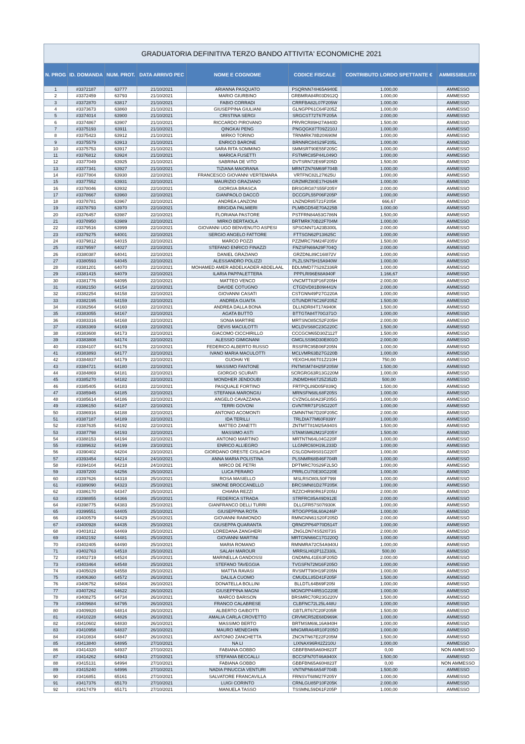| GRADUATORIA DEFINITIVA TERZO BANDO ATTIVITA' ECONOMICHE 2021 | | | | | | | |
| --- | --- | --- | --- | --- | --- | --- | --- |
| N. PROG | ID. DOMANDA | NUM. PROT. | DATA ARRIVO PEC | NOME E COGNOME | CODICE FISCALE | CONTRIBUTO LORDO SPETTANTE € | AMMISSIBILITA' |
| 1 | #3372187 | 63777 | 21/10/2021 | ARIANNA PASQUATO | PSQRNN74H65A940E | 1.000,00 | AMMESSO |
| 2 | #3372459 | 63793 | 21/10/2021 | MARIO GIURBINO | GRBMRA84R03D912Q | 1.000,00 | AMMESSO |
| 3 | #3372870 | 63817 | 21/10/2021 | FABIO CORRADI | CRRFBA82L07F205W | 1.000,00 | AMMESSO |
| 4 | #3373673 | 63860 | 21/10/2021 | GIUSEPPINA GIULIANI | GLNGPP61C64F205Z | 1.000,00 | AMMESSO |
| 5 | #3374014 | 63900 | 21/10/2021 | CRISTINA SERGI | SRGCST72T67F205A | 2.000,00 | AMMESSO |
| 6 | #3374867 | 63907 | 21/10/2021 | RICCARDO PIROVANO | PRVRCR89H27A940D | 1.500,00 | AMMESSO |
| 7 | #3375193 | 63911 | 21/10/2021 | QINGKAI PENG | PNGQGK87T09Z210J | 1.000,00 | AMMESSO |
| 8 | #3375423 | 63912 | 21/10/2021 | MIRKO TORINO | TRNMRK78B20I690M | 1.000,00 | AMMESSO |
| 9 | #3375579 | 63913 | 21/10/2021 | ENRICO BARONE | BRNNRC84S29F205L | 1.000,00 | AMMESSO |
| 10 | #3375753 | 63917 | 21/10/2021 | SARA RITA SOMMINO | SMMSRT90E55F205C | 1.000,00 | AMMESSO |
| 11 | #3376812 | 63924 | 21/10/2021 | MARICA FUSETTI | FSTMRC85P44L049O | 1.000,00 | AMMESSO |
| 12 | #3377049 | 63925 | 21/10/2021 | SABRINA DE VITO | DVTSRN72E69F205D | 1.500,00 | AMMESSO |
| 13 | #3377341 | 63927 | 21/10/2021 | TIZIANA MAIORANA | MRNTZN76M69F704B | 1.000,00 | AMMESSO |
| 14 | #3377804 | 63930 | 22/10/2021 | FRANCESCO GIOVANNI VERTEMARA | VRTFNC82L27I625U | 1.000,00 | AMMESSO |
| 15 | #3377552 | 63931 | 22/10/2021 | MAURIZIO GRAZIANO | GRZMRZ80E17H264R | 1.000,00 | AMMESSO |
| 16 | #3378046 | 63932 | 22/10/2021 | GIORGIA BRASCA | BRSGRG87S55F205Y | 2.000,00 | AMMESSO |
| 17 | #3378667 | 63960 | 22/10/2021 | GIANPAOLO DACCÒ | DCCGPL55P06F205P | 1.000,00 | AMMESSO |
| 18 | #3378781 | 63967 | 22/10/2021 | ANDREA LANZONI | LNZNDR85T21F205K | 666,67 | AMMESSO |
| 19 | #3378793 | 63970 | 22/10/2021 | BRIGIDA PALMIERI | PLMBGD54E70A225B | 1.000,00 | AMMESSO |
| 20 | #3376457 | 63987 | 22/10/2021 | FLORIANA PASTORE | PSTFRN84A53G786N | 1.500,00 | AMMESSO |
| 21 | #3378950 | 63989 | 22/10/2021 | MIRKO BERTAIOLA | BRTMRK70B22F704M | 1.000,00 | AMMESSO |
| 22 | #3379516 | 63999 | 22/10/2021 | GIOVANNI UGO BENVENUTO ASPESI | SPSGNN71A23B300L | 2.000,00 | AMMESSO |
| 23 | #3379275 | 64001 | 22/10/2021 | SERGIO ANGELO FATTORE | FTTSGN62P13I625C | 1.000,00 | AMMESSO |
| 24 | #3379812 | 64015 | 22/10/2021 | MARCO POZZI | PZZMRC79M24F205V | 1.500,00 | AMMESSO |
| 25 | #3379597 | 64027 | 22/10/2021 | STEFANO ENRICO FINAZZI | FNZSFN69A29F704Q | 2.000,00 | AMMESSO |
| 26 | #3380387 | 64041 | 22/10/2021 | DANIEL GRAZIANO | GRZDNL89C16I872V | 1.000,00 | AMMESSO |
| 27 | #3380593 | 64045 | 22/10/2021 | ALESSANDRO POLIZZI | PLZLSN75H15A940W | 1.000,00 | AMMESSO |
| 28 | #3381201 | 64070 | 22/10/2021 | MOHAMED AMER ABDELKADER ABDELAAL | BDLMMD77S28Z336R | 1.000,00 | AMMESSO |
| 29 | #3381415 | 64079 | 22/10/2021 | ILARIA PAPPALETTERA | PPPLRI96E68A940F | 1.166,67 | AMMESSO |
| 30 | #3381776 | 64095 | 22/10/2021 | MATTEO VENCO | VNCMTT83P16F205H | 2.000,00 | AMMESSO |
| 31 | #3382150 | 64154 | 22/10/2021 | DAVIDE COTUGNO | CTGDVD81B09I441N | 2.000,00 | AMMESSO |
| 32 | #3382254 | 64158 | 22/10/2021 | GIOVANNI CASATI | CSTGNN49P27G220A | 1.000,00 | AMMESSO |
| 33 | #3382195 | 64159 | 22/10/2021 | ANDREA GUAITA | GTUNDR76C26F205Z | 1.500,00 | AMMESSO |
| 34 | #3382564 | 64160 | 22/10/2021 | ANDREA DALLA BONA | DLLNDR84T17A940K | 1.500,00 | AMMESSO |
| 35 | #3383055 | 64167 | 22/10/2021 | AGATA BUTTÒ | BTTGTA84T70G371O | 1.000,00 | AMMESSO |
| 36 | #3383316 | 64168 | 22/10/2021 | SONIA MARTIRE | MRTSNO85C52F205H | 2.000,00 | AMMESSO |
| 37 | #3383369 | 64169 | 22/10/2021 | DEVIS MACULOTTI | MCLDVS68C23G220C | 1.500,00 | AMMESSO |
| 38 | #3383608 | 64173 | 22/10/2021 | GIACOMO CICCHIRILLO | CCCGCM65D30Z112T | 1.500,00 | AMMESSO |
| 39 | #3383808 | 64174 | 22/10/2021 | ALESSIO GIMIGNANI | GMGLSS96D30E801O | 2.000,00 | AMMESSO |
| 40 | #3384107 | 64176 | 22/10/2021 | FEDERICO ALBERTO RUSSO | RSSFRC95B06F205N | 1.000,00 | AMMESSO |
| 41 | #3383893 | 64177 | 22/10/2021 | IVANO MARIA MACULOTTI | MCLVMR63B27G220B | 1.000,00 | AMMESSO |
| 42 | #3384837 | 64179 | 22/10/2021 | GUOHAI YE | YEXGHU66T01Z210H | 750,00 | AMMESSO |
| 43 | #3384721 | 64180 | 22/10/2021 | MASSIMO FANTONE | FNTMSM74H25F205W | 1.500,00 | AMMESSO |
| 44 | #3384869 | 64181 | 22/10/2021 | GIORGIO SCURATI | SCRGRG63R13G220M | 1.000,00 | AMMESSO |
| 45 | #3385270 | 64182 | 22/10/2021 | MONDHER JENDOUBI | JNDMDH66T25Z352D | 500,00 | AMMESSO |
| 46 | #3385405 | 64183 | 22/10/2021 | PASQUALE FORTINO | FRTPQL89D05F839Q | 1.500,00 | AMMESSO |
| 47 | #3385945 | 64185 | 22/10/2021 | STEFANIA MARONGIU | MRNSFN68L68F205S | 1.000,00 | AMMESSO |
| 48 | #3385614 | 64186 | 22/10/2021 | ANGELO CAVAZZANA | CVZNGL60A23F205G | 1.000,00 | AMMESSO |
| 49 | #3386150 | 64187 | 22/10/2021 | TERRI GOVONI | GVNTRR71P15G220T | 1.000,00 | AMMESSO |
| 50 | #3386916 | 64188 | 22/10/2021 | ANTONIO ACOMONTI | CMNNTN67D20F205C | 2.000,00 | AMMESSO |
| 51 | #3387187 | 64189 | 22/10/2021 | IDA TERILLI | TRLDIA77M60F839Y | 1.000,00 | AMMESSO |
| 52 | #3387635 | 64192 | 22/10/2021 | MATTEO ZANETTI | ZNTMTT81M25A940S | 1.500,00 | AMMESSO |
| 53 | #3387798 | 64193 | 22/10/2021 | MASSIMO ASTI | STAMSM62M21F205Y | 1.500,00 | AMMESSO |
| 54 | #3388153 | 64194 | 22/10/2021 | ANTONIO MARTINO | MRTNTN64L04G220F | 1.000,00 | AMMESSO |
| 55 | #3389632 | 64199 | 23/10/2021 | ENRICO ALLIEGRO | LLGNRC60H19L233D | 1.000,00 | AMMESSO |
| 56 | #3390402 | 64204 | 23/10/2021 | GIORDANO ORESTE CISLAGHI | CSLGDN49S01G220T | 1.000,00 | AMMESSO |
| 57 | #3393454 | 64214 | 24/10/2021 | ANNA MARIA POLISTINA | PLSNMR68B46F704R | 1.000,00 | AMMESSO |
| 58 | #3394104 | 64218 | 24/10/2021 | MIRCO DE PETRI | DPTMRC70S29F2L5O | 1.000,00 | AMMESSO |
| 59 | #3397200 | 64256 | 25/10/2021 | LUCA PERARO | PRRLCU70E30G220E | 1.000,00 | AMMESSO |
| 60 | #3397626 | 64318 | 25/10/2021 | ROSA MASIELLO | MSLRSO80L50F799I | 1.000,00 | AMMESSO |
| 61 | #3389090 | 64323 | 25/10/2021 | SIMONE BROCCANELLO | BRCSMN81D27F205K | 1.000,00 | AMMESSO |
| 62 | #3386170 | 64347 | 25/10/2021 | CHIARA REZZI | RZZCHR90R61F205U | 2.000,00 | AMMESSO |
| 63 | #3398855 | 64366 | 25/10/2021 | FEDERICA STRADA | STRFRC85A49D912E | 2.000,00 | AMMESSO |
| 64 | #3398775 | 64383 | 25/10/2021 | GIANFRANCO DELLI TURRI | DLLGFR57S07I930K | 1.000,00 | AMMESSO |
| 65 | #3399551 | 64405 | 25/10/2021 | GIUSEPPINA ROTA | RTOGPP59L60A246P | 1.000,00 | AMMESSO |
| 66 | #3400579 | 64429 | 25/10/2021 | GIOVANNI RAIMONDO | RMNGNN61S20F205D | 2.000,00 | AMMESSO |
| 67 | #3400928 | 64435 | 25/10/2021 | GIUSEPPA QUARANTA | QRNGPP64P70D514T | 1.000,00 | AMMESSO |
| 68 | #3401812 | 64469 | 25/10/2021 | LOREDANA ZANGHERI | ZNGLDN74S52I073S | 2.000,00 | AMMESSO |
| 69 | #3402192 | 64481 | 25/10/2021 | GIOVANNI MARTINI | MRTGNN66C17G220Q | 1.000,00 | AMMESSO |
| 70 | #3402405 | 64490 | 25/10/2021 | MARIA ROMANO | RMNMRA72C54A940U | 1.000,00 | AMMESSO |
| 71 | #3402763 | 64518 | 25/10/2021 | SALAH MAROUR | MRRSLH02P11Z330L | 500,00 | AMMESSO |
| 72 | #3402719 | 64524 | 25/10/2021 | MARINELLA GANDOSSI | GNDMNL41E63F205D | 2.000,00 | AMMESSO |
| 73 | #3403464 | 64548 | 25/10/2021 | STEFANO TAVEGGIA | TVGSFN72M16F205O | 1.000,00 | AMMESSO |
| 74 | #3405029 | 64558 | 25/10/2021 | MATTIA RAVASI | RVSMTT90H19F205N | 1.000,00 | AMMESSO |
| 75 | #3406360 | 64572 | 26/10/2021 | DALILA CUOMO | CMUDLL85D41F205F | 1.500,00 | AMMESSO |
| 76 | #3406752 | 64584 | 26/10/2021 | DONATELLA BOLLINI | BLLDTL64B69F205I | 1.000,00 | AMMESSO |
| 77 | #3407262 | 64622 | 26/10/2021 | GIUSEPPINA MAGNI | MGNGPP44R51G220E | 1.000,00 | AMMESSO |
| 78 | #3408275 | 64734 | 26/10/2021 | MARCO BARISON | BRSMRC70R23G220V | 1.500,00 | AMMESSO |
| 79 | #3409684 | 64795 | 26/10/2021 | FRANCO CALABRESE | CLBFNC72L25L448U | 1.000,00 | AMMESSO |
| 80 | #3409920 | 64814 | 26/10/2021 | ALBERTO GAIBOTTI | GBTLRT67C20F205R | 1.500,00 | AMMESSO |
| 81 | #3410228 | 64826 | 26/10/2021 | AMALIA CARLA CROVETTO | CRVMCR52E68D969K | 1.000,00 | AMMESSO |
| 82 | #3410602 | 64830 | 26/10/2021 | MASSIMO BERTO | BRTMSM69L16A940H | 1.000,00 | AMMESSO |
| 83 | #3410958 | 64837 | 26/10/2021 | MAURO MENEGHIN | MNGMRA64R10F205O | 1.000,00 | AMMESSO |
| 84 | #3410834 | 64847 | 26/10/2021 | ANTONIO ZANCHETTA | ZNCNTN67E22F205M | 1.500,00 | AMMESSO |
| 85 | #3413840 | 64895 | 27/10/2021 | NA LI | LIXNAX96R42Z210U | 1.000,00 | AMMESSO |
| 86 | #3414320 | 64937 | 27/10/2021 | FABIANA GOBBO | GBBFBN65A60H823T | 0,00 | NON AMMESSO |
| 87 | #3414262 | 64943 | 27/10/2021 | STEFANIA BECCALLI | BCCSFN70T46A940X | 1.500,00 | AMMESSO |
| 88 | #3415131 | 64994 | 27/10/2021 | FABIANA GOBBO | GBBFBN65A60H823T | 0,00 | NON AMMESSO |
| 89 | #3415240 | 64996 | 27/10/2021 | NADIA PINUCCIA VENTURI | VNTNPN64A54F704B | 1.500,00 | AMMESSO |
| 90 | #3416851 | 65161 | 27/10/2021 | SALVATORE FRANCAVILLA | FRNSVT68M27F205Y | 1.000,00 | AMMESSO |
| 91 | #3417376 | 65170 | 27/10/2021 | LUIGI CORINTO | CRNLGU85P10F205K | 2.000,00 | AMMESSO |
| 92 | #3417479 | 65171 | 27/10/2021 | MANUELA TASSO | TSSMNL59D61F205P | 1.000,00 | AMMESSO |